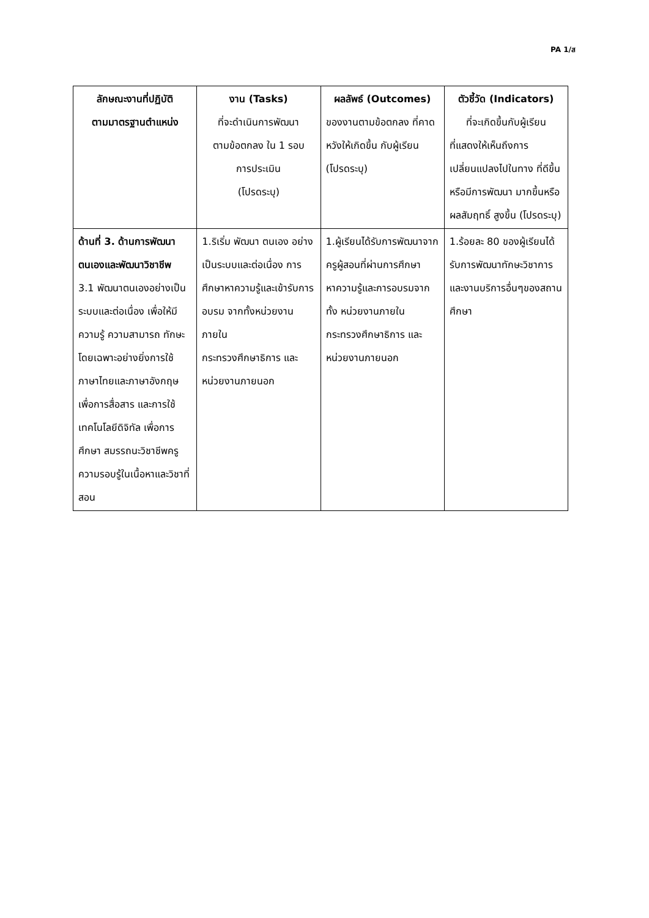PA 1/ส
| ลักษณะงานที่ปฏิบัติ ตามมาตรฐานตำแหน่ง | งาน (Tasks) ที่จะดำเนินการพัฒนา ตามข้อตกลง ใน 1 รอบ การประเมิน (โปรดระบุ) | ผลลัพธ์ (Outcomes) ของงานตามข้อตกลง ที่คาดหวังให้เกิดขึ้น กับผู้เรียน (โปรดระบุ) | ตัวชี้วัด (Indicators) ที่จะเกิดขึ้นกับผู้เรียน ที่แสดงให้เห็นถึงการเปลี่ยนแปลงไปในทาง ที่ดีขึ้นหรือมีการพัฒนา มากขึ้นหรือผลสัมฤทธิ์ สูงขึ้น (โปรดระบุ) |
| --- | --- | --- | --- |
| ด้านที่ 3. ด้านการพัฒนาตนเองและพัฒนาวิชาชีพ 3.1 พัฒนาตนเองอย่างเป็นระบบและต่อเนื่อง เพื่อให้มีความรู้ ความสามารถ ทักษะ โดยเฉพาะอย่างยิ่งการใช้ภาษาไทยและภาษาอังกฤษเพื่อการสื่อสาร และการใช้เทคโนโลยีดิจิทัล เพื่อการศึกษา สมรรถนะวิชาชีพครู ความรอบรู้ในเนื้อหาและวิชาที่สอน | 1.ริเริ่ม พัฒนา ตนเอง อย่างเป็นระบบและต่อเนื่อง การศึกษาหาความรู้และเข้ารับการอบรม จากทั้งหน่วยงานภายใน กระทรวงศึกษาธิการ และหน่วยงานภายนอก | 1.ผู้เรียนได้รับการพัฒนาจากครูผู้สอนที่ผ่านการศึกษาหาความรู้และการอบรมจากทั้ง หน่วยงานภายใน กระทรวงศึกษาธิการ และหน่วยงานภายนอก | 1.ร้อยละ 80 ของผู้เรียนได้รับการพัฒนาทักษะวิชาการและงานบริการอื่นๆของสถานศึกษา |